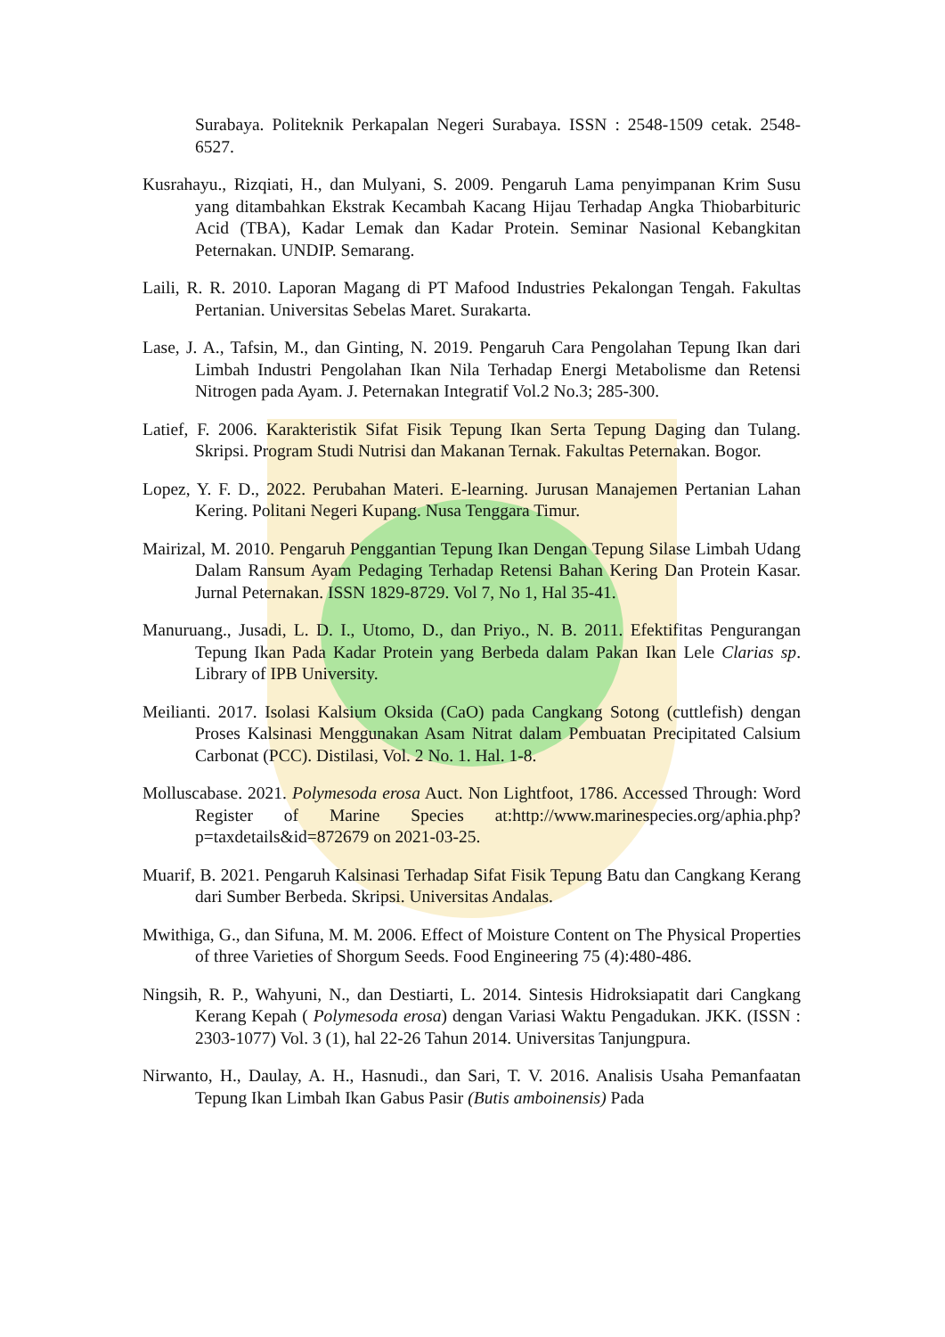Surabaya. Politeknik Perkapalan Negeri Surabaya. ISSN : 2548-1509 cetak. 2548-6527.
Kusrahayu., Rizqiati, H., dan Mulyani, S. 2009. Pengaruh Lama penyimpanan Krim Susu yang ditambahkan Ekstrak Kecambah Kacang Hijau Terhadap Angka Thiobarbituric Acid (TBA), Kadar Lemak dan Kadar Protein. Seminar Nasional Kebangkitan Peternakan. UNDIP. Semarang.
Laili, R. R. 2010. Laporan Magang di PT Mafood Industries Pekalongan Tengah. Fakultas Pertanian. Universitas Sebelas Maret. Surakarta.
Lase, J. A., Tafsin, M., dan Ginting, N. 2019. Pengaruh Cara Pengolahan Tepung Ikan dari Limbah Industri Pengolahan Ikan Nila Terhadap Energi Metabolisme dan Retensi Nitrogen pada Ayam. J. Peternakan Integratif Vol.2 No.3; 285-300.
Latief, F. 2006. Karakteristik Sifat Fisik Tepung Ikan Serta Tepung Daging dan Tulang. Skripsi. Program Studi Nutrisi dan Makanan Ternak. Fakultas Peternakan. Bogor.
Lopez, Y. F. D., 2022. Perubahan Materi. E-learning. Jurusan Manajemen Pertanian Lahan Kering. Politani Negeri Kupang. Nusa Tenggara Timur.
Mairizal, M. 2010. Pengaruh Penggantian Tepung Ikan Dengan Tepung Silase Limbah Udang Dalam Ransum Ayam Pedaging Terhadap Retensi Bahan Kering Dan Protein Kasar. Jurnal Peternakan. ISSN 1829-8729. Vol 7, No 1, Hal 35-41.
Manuruang., Jusadi, L. D. I., Utomo, D., dan Priyo., N. B. 2011. Efektifitas Pengurangan Tepung Ikan Pada Kadar Protein yang Berbeda dalam Pakan Ikan Lele Clarias sp. Library of IPB University.
Meilianti. 2017. Isolasi Kalsium Oksida (CaO) pada Cangkang Sotong (cuttlefish) dengan Proses Kalsinasi Menggunakan Asam Nitrat dalam Pembuatan Precipitated Calsium Carbonat (PCC). Distilasi, Vol. 2 No. 1. Hal. 1-8.
Molluscabase. 2021. Polymesoda erosa Auct. Non Lightfoot, 1786. Accessed Through: Word Register of Marine Species at:http://www.marinespecies.org/aphia.php?p=taxdetails&id=872679 on 2021-03-25.
Muarif, B. 2021. Pengaruh Kalsinasi Terhadap Sifat Fisik Tepung Batu dan Cangkang Kerang dari Sumber Berbeda. Skripsi. Universitas Andalas.
Mwithiga, G., dan Sifuna, M. M. 2006. Effect of Moisture Content on The Physical Properties of three Varieties of Shorgum Seeds. Food Engineering 75 (4):480-486.
Ningsih, R. P., Wahyuni, N., dan Destiarti, L. 2014. Sintesis Hidroksiapatit dari Cangkang Kerang Kepah ( Polymesoda erosa) dengan Variasi Waktu Pengadukan. JKK. (ISSN : 2303-1077) Vol. 3 (1), hal 22-26 Tahun 2014. Universitas Tanjungpura.
Nirwanto, H., Daulay, A. H., Hasnudi., dan Sari, T. V. 2016. Analisis Usaha Pemanfaatan Tepung Ikan Limbah Ikan Gabus Pasir (Butis amboinensis) Pada